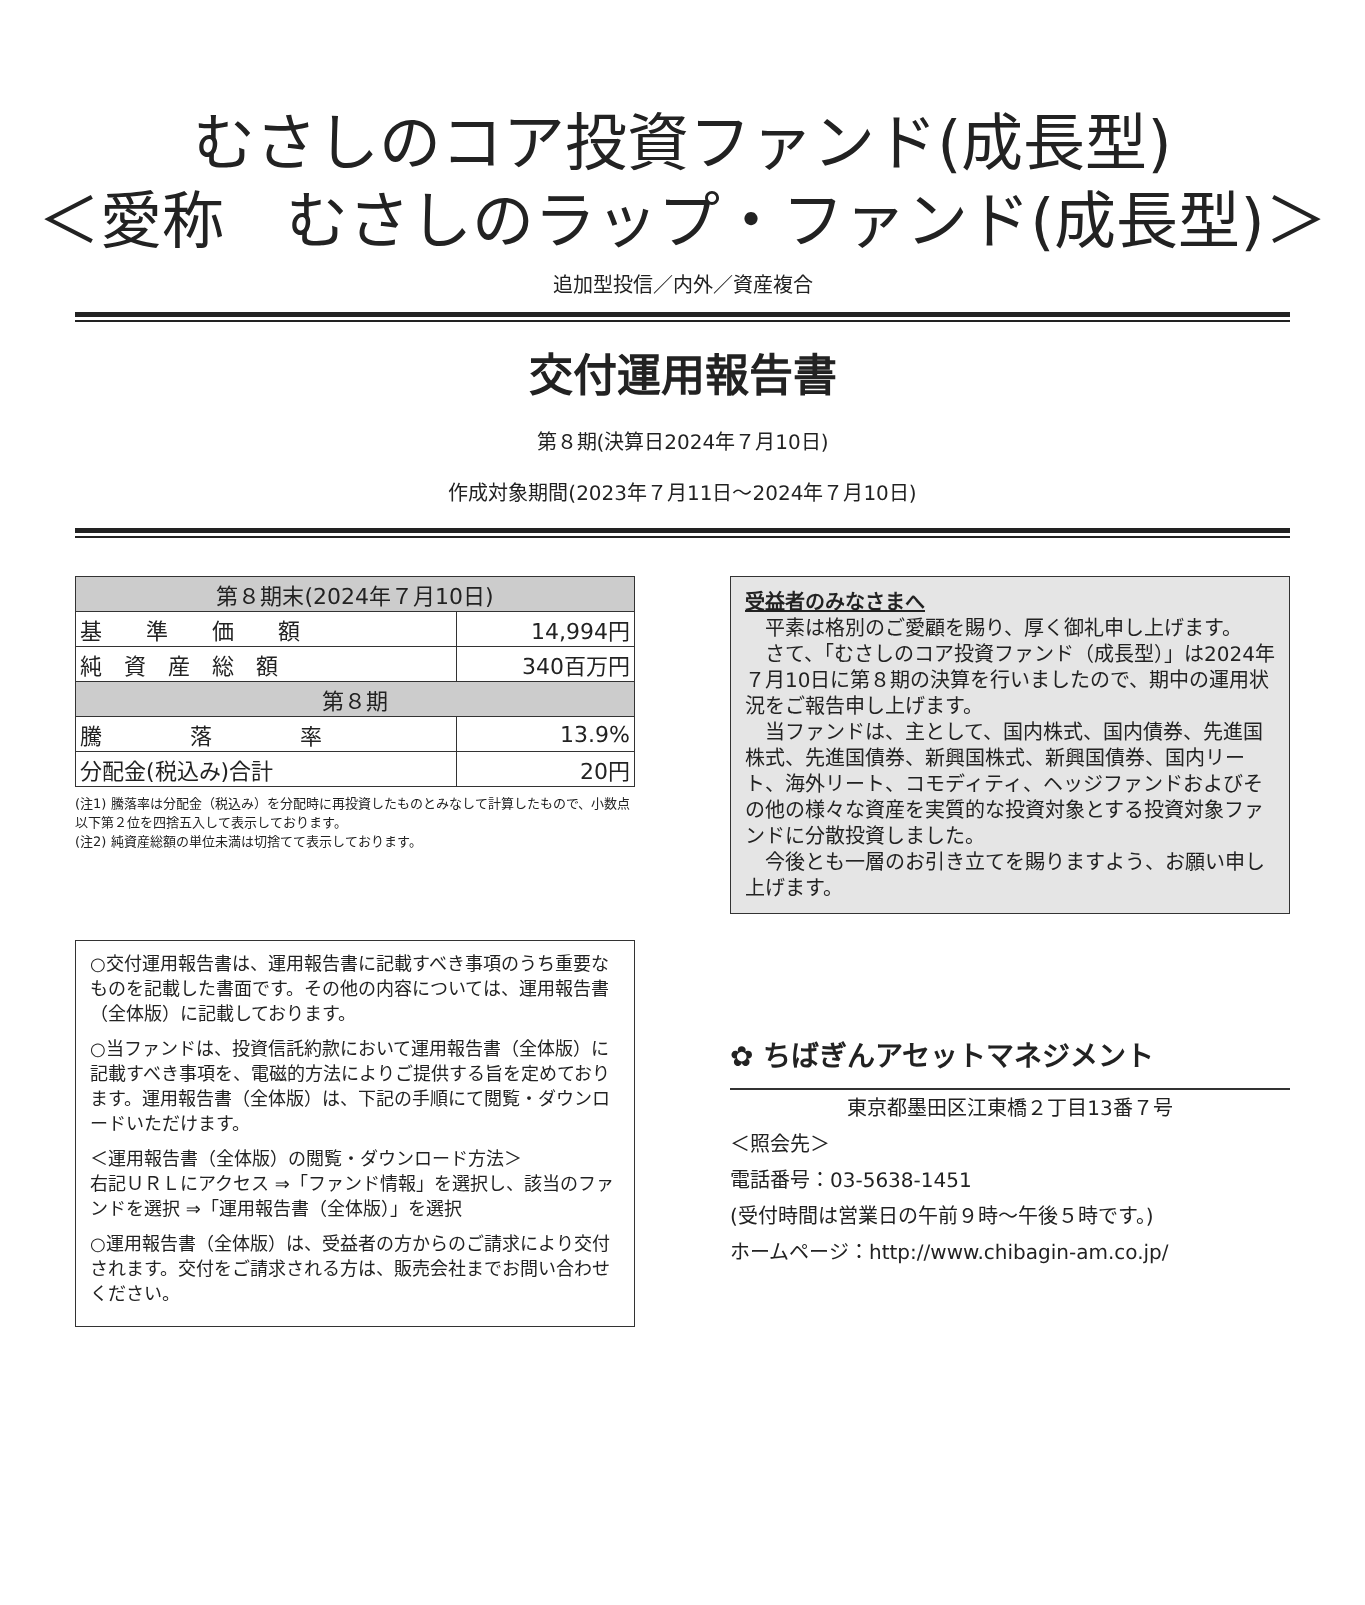むさしのコア投資ファンド(成長型)
＜愛称　むさしのラップ・ファンド(成長型)＞
追加型投信／内外／資産複合
交付運用報告書
第８期(決算日2024年７月10日)
作成対象期間(2023年７月11日～2024年７月10日)
| 第８期末(2024年７月10日) | |
| 基 準 価 額 | 14,994円 |
| 純 資 産 総 額 | 340百万円 |
| 第８期 | |
| 騰 落 率 | 13.9% |
| 分配金(税込み)合計 | 20円 |
(注1) 騰落率は分配金（税込み）を分配時に再投資したものとみなして計算したもので、小数点以下第２位を四捨五入して表示しております。
(注2) 純資産総額の単位未満は切捨てて表示しております。
○交付運用報告書は、運用報告書に記載すべき事項のうち重要なものを記載した書面です。その他の内容については、運用報告書（全体版）に記載しております。
○当ファンドは、投資信託約款において運用報告書（全体版）に記載すべき事項を、電磁的方法によりご提供する旨を定めております。運用報告書（全体版）は、下記の手順にて閲覧・ダウンロードいただけます。
＜運用報告書（全体版）の閲覧・ダウンロード方法＞
右記ＵＲＬにアクセス ⇒「ファンド情報」を選択し、該当のファンドを選択 ⇒「運用報告書（全体版）」を選択
○運用報告書（全体版）は、受益者の方からのご請求により交付されます。交付をご請求される方は、販売会社までお問い合わせください。
受益者のみなさまへ
　平素は格別のご愛顧を賜り、厚く御礼申し上げます。
　さて、「むさしのコア投資ファンド（成長型）」は2024年７月10日に第８期の決算を行いましたので、期中の運用状況をご報告申し上げます。
　当ファンドは、主として、国内株式、国内債券、先進国株式、先進国債券、新興国株式、新興国債券、国内リート、海外リート、コモディティ、ヘッジファンドおよびその他の様々な資産を実質的な投資対象とする投資対象ファンドに分散投資しました。
　今後とも一層のお引き立てを賜りますよう、お願い申し上げます。
✿ ちばぎんアセットマネジメント
東京都墨田区江東橋２丁目13番７号
＜照会先＞
電話番号：03-5638-1451
(受付時間は営業日の午前９時～午後５時です。)
ホームページ：http://www.chibagin-am.co.jp/